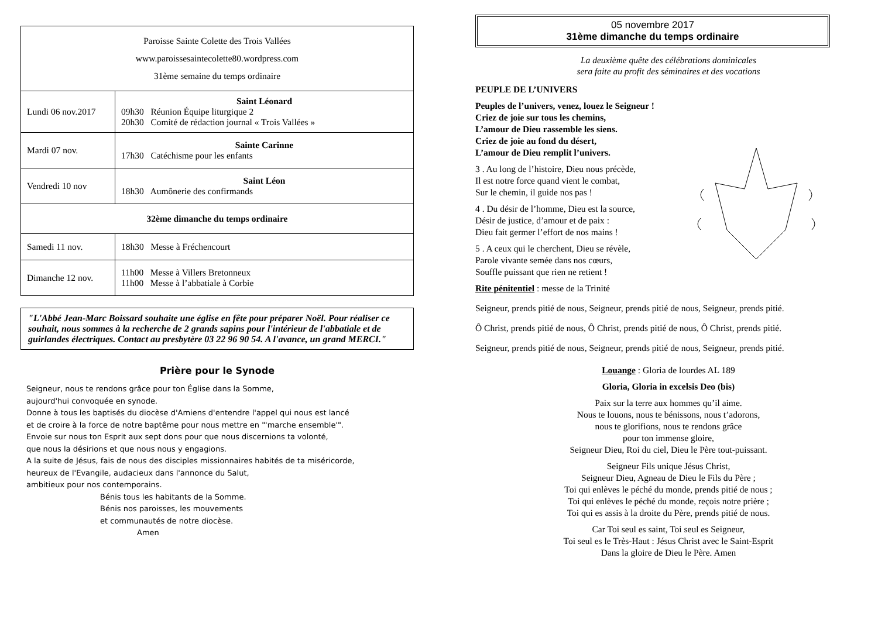| Paroisse Sainte Colette des Trois Vallées www.paroissesaintecolette80.wordpress.com 31ème semaine du temps ordinaire | |
| Lundi 06 nov.2017 | Saint Léonard 09h30 Réunion Équipe liturgique 2 20h30 Comité de rédaction journal « Trois Vallées » |
| Mardi 07 nov. | Sainte Carinne 17h30 Catéchisme pour les enfants |
| Vendredi 10 nov | Saint Léon 18h30 Aumônerie des confirmands |
| 32ème dimanche du temps ordinaire | |
| Samedi 11 nov. | 18h30 Messe à Fréchencourt |
| Dimanche 12 nov. | 11h00 Messe à Villers Bretonneux 11h00 Messe à l’abbatiale à Corbie |
"L'Abbé Jean-Marc Boissard souhaite une église en fête pour préparer Noël. Pour réaliser ce souhait, nous sommes à la recherche de 2 grands sapins pour l'intérieur de l'abbatiale et de guirlandes électriques. Contact au presbytère 03 22 96 90 54. A l'avance, un grand MERCI."
Prière pour le Synode
Seigneur, nous te rendons grâce pour ton Église dans la Somme,
aujourd'hui convoquée en synode.
Donne à tous les baptisés du diocèse d'Amiens d'entendre l'appel qui nous est lancé
et de croire à la force de notre baptême pour nous mettre en "'marche ensemble'".
Envoie sur nous ton Esprit aux sept dons pour que nous discernions ta volonté,
que nous la désirions et que nous nous y engagions.
A la suite de Jésus, fais de nous des disciples missionnaires habités de ta miséricorde,
heureux de l'Evangile, audacieux dans l'annonce du Salut,
ambitieux pour nos contemporains.
Bénis tous les habitants de la Somme.
Bénis nos paroisses, les mouvements
et communautés de notre diocèse.
Amen
05 novembre 2017
31ème dimanche du temps ordinaire
La deuxième quête des célébrations dominicales
sera faite au profit des séminaires et des vocations
PEUPLE DE L’UNIVERS
Peuples de l’univers, venez, louez le Seigneur !
Criez de joie sur tous les chemins,
L’amour de Dieu rassemble les siens.
Criez de joie au fond du désert,
L’amour de Dieu remplit l’univers.
3 . Au long de l’histoire, Dieu nous précède,
Il est notre force quand vient le combat,
Sur le chemin, il guide nos pas !
4 . Du désir de l’homme, Dieu est la source,
Désir de justice, d’amour et de paix :
Dieu fait germer l’effort de nos mains !
5 . A ceux qui le cherchent, Dieu se révèle,
Parole vivante semée dans nos cœurs,
Souffle puissant que rien ne retient !
Rite pénitentiel : messe de la Trinité
Seigneur, prends pitié de nous, Seigneur, prends pitié de nous, Seigneur, prends pitié.
Ô Christ, prends pitié de nous, Ô Christ, prends pitié de nous, Ô Christ, prends pitié.
Seigneur, prends pitié de nous, Seigneur, prends pitié de nous, Seigneur, prends pitié.
Louange : Gloria de lourdes AL 189
Gloria, Gloria in excelsis Deo (bis)
Paix sur la terre aux hommes qu’il aime.
Nous te louons, nous te bénissons, nous t’adorons,
nous te glorifions, nous te rendons grâce
pour ton immense gloire,
Seigneur Dieu, Roi du ciel, Dieu le Père tout-puissant.
Seigneur Fils unique Jésus Christ,
Seigneur Dieu, Agneau de Dieu le Fils du Père ;
Toi qui enlèves le péché du monde, prends pitié de nous ;
Toi qui enlèves le péché du monde, reçois notre prière ;
Toi qui es assis à la droite du Père, prends pitié de nous.
Car Toi seul es saint, Toi seul es Seigneur,
Toi seul es le Très-Haut : Jésus Christ avec le Saint-Esprit
Dans la gloire de Dieu le Père. Amen